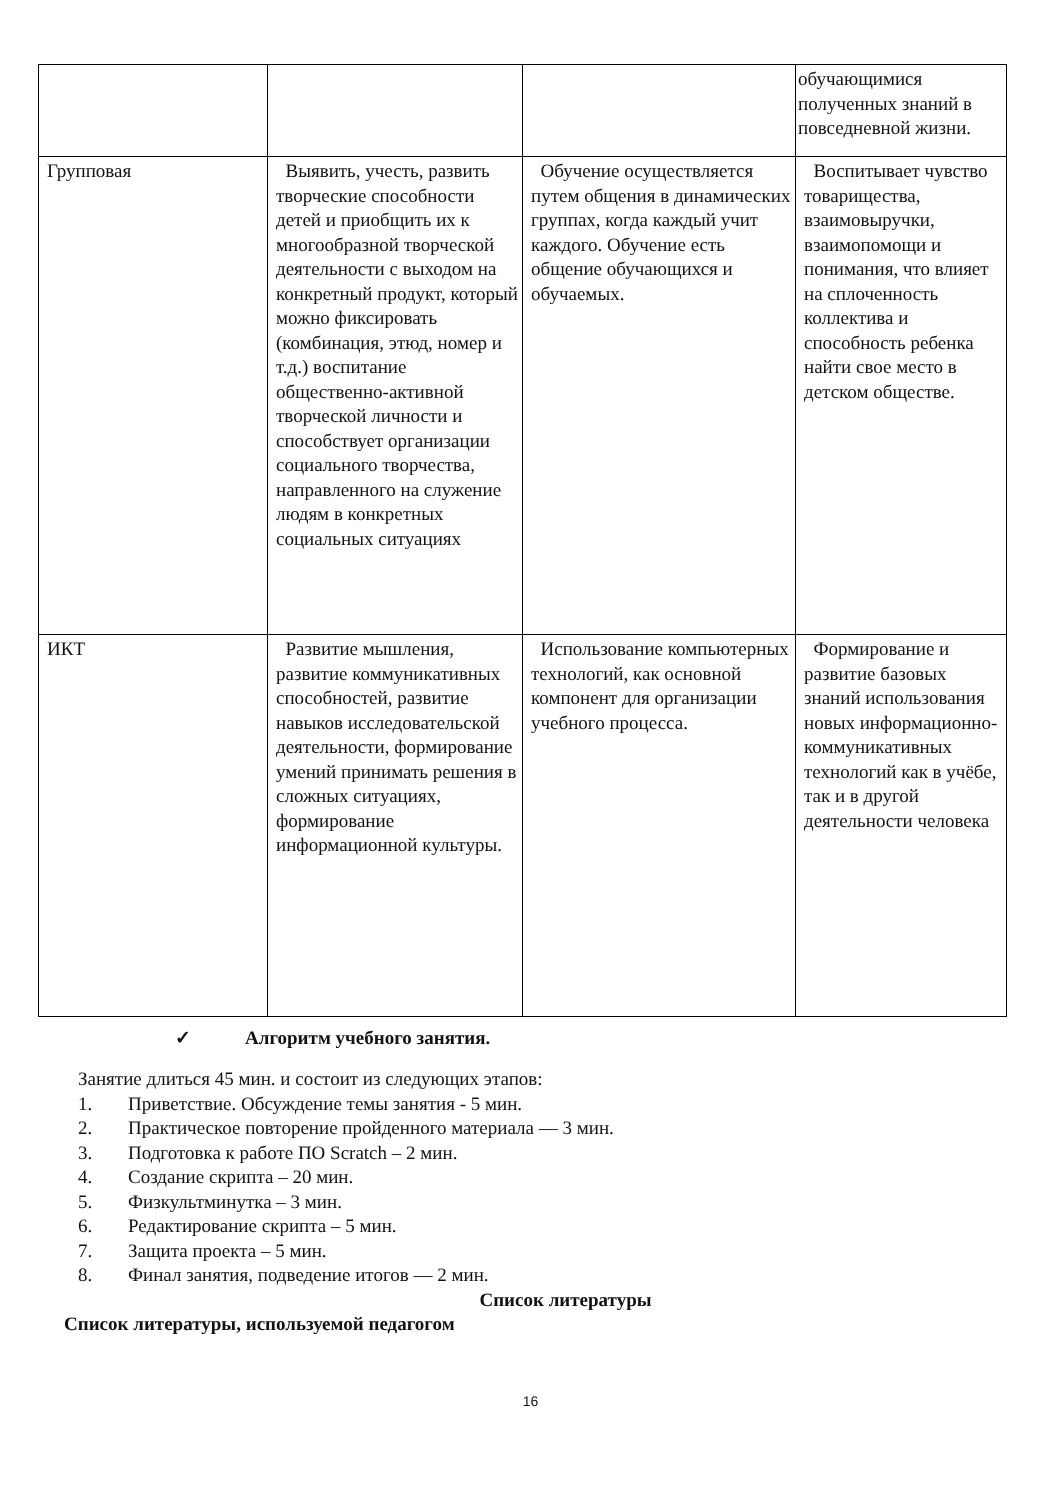| | | | обучающимися полученных знаний в повседневной жизни. |
| Групповая | Выявить, учесть, развить творческие способности детей и приобщить их к многообразной творческой деятельности с выходом на конкретный продукт, который можно фиксировать (комбинация, этюд, номер и т.д.) воспитание общественно-активной творческой личности и способствует организации социального творчества, направленного на служение людям в конкретных социальных ситуациях | Обучение осуществляется путем общения в динамических группах, когда каждый учит каждого. Обучение есть общение обучающихся и обучаемых. | Воспитывает чувство товарищества, взаимовыручки, взаимопомощи и понимания, что влияет на сплоченность коллектива и способность ребенка найти свое место в детском обществе. |
| ИКТ | Развитие мышления, развитие коммуникативных способностей, развитие навыков исследовательской деятельности, формирование умений принимать решения в сложных ситуациях, формирование информационной культуры. | Использование компьютерных технологий, как основной компонент для организации учебного процесса. | Формирование и развитие базовых знаний использования новых информационно-коммуникативных технологий как в учёбе, так и в другой деятельности человека |
✓ Алгоритм учебного занятия.
Занятие длиться 45 мин. и состоит из следующих этапов:
1. Приветствие. Обсуждение темы занятия - 5 мин.
2. Практическое повторение пройденного материала — 3 мин.
3. Подготовка к работе ПО Scratch – 2 мин.
4. Создание скрипта – 20 мин.
5. Физкультминутка – 3 мин.
6. Редактирование скрипта – 5 мин.
7. Защита проекта – 5 мин.
8. Финал занятия, подведение итогов — 2 мин.
Список литературы
Список литературы, используемой педагогом
16